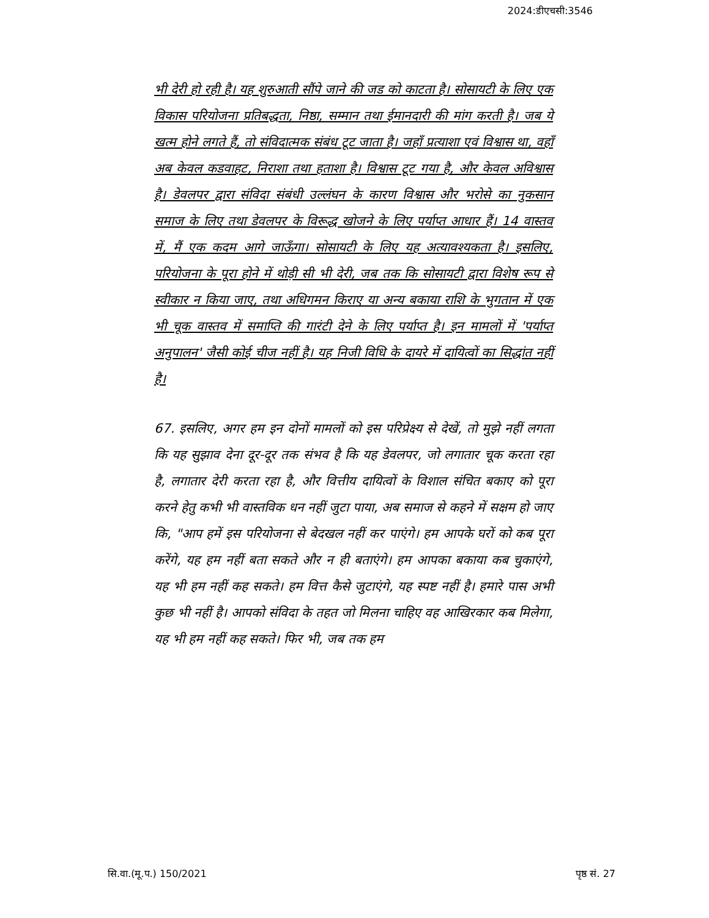2024:डीएचसी:3546
भी देरी हो रही है। यह शुरुआती सौंपे जाने की जड को काटता है। सोसायटी के लिए एक विकास परियोजना प्रतिबद्धता, निष्ठा, सम्मान तथा ईमानदारी की मांग करती है। जब ये खत्म होने लगते हैं, तो संविदात्मक संबंध टूट जाता है। जहाँ प्रत्याशा एवं विश्वास था, वहाँ अब केवल कडवाहट, निराशा तथा हताशा है। विश्वास टूट गया है, और केवल अविश्वास है। डेवलपर द्वारा संविदा संबंधी उल्लंघन के कारण विश्वास और भरोसे का नुकसान समाज के लिए तथा डेवलपर के विरूद्ध खोजने के लिए पर्याप्त आधार हैं। 14 वास्तव में, मैं एक कदम आगे जाऊँगा। सोसायटी के लिए यह अत्यावश्यकता है। इसलिए, परियोजना के पूरा होने में थोड़ी सी भी देरी, जब तक कि सोसायटी द्वारा विशेष रूप से स्वीकार न किया जाए, तथा अधिगमन किराए या अन्य बकाया राशि के भुगतान में एक भी चूक वास्तव में समाप्ति की गारंटी देने के लिए पर्याप्त है। इन मामलों में 'पर्याप्त अनुपालन' जैसी कोई चीज नहीं है। यह निजी विधि के दायरे में दायित्वों का सिद्धांत नहीं है।
67. इसलिए, अगर हम इन दोनों मामलों को इस परिप्रेक्ष्य से देखें, तो मुझे नहीं लगता कि यह सुझाव देना दूर-दूर तक संभव है कि यह डेवलपर, जो लगातार चूक करता रहा है, लगातार देरी करता रहा है, और वित्तीय दायित्वों के विशाल संचित बकाए को पूरा करने हेतु कभी भी वास्तविक धन नहीं जुटा पाया, अब समाज से कहने में सक्षम हो जाए कि, "आप हमें इस परियोजना से बेदखल नहीं कर पाएंगे। हम आपके घरों को कब पूरा करेंगे, यह हम नहीं बता सकते और न ही बताएंगे। हम आपका बकाया कब चुकाएंगे, यह भी हम नहीं कह सकते। हम वित्त कैसे जुटाएंगे, यह स्पष्ट नहीं है। हमारे पास अभी कुछ भी नहीं है। आपको संविदा के तहत जो मिलना चाहिए वह आखिरकार कब मिलेगा, यह भी हम नहीं कह सकते। फिर भी, जब तक हम
सि.वा.(मू.प.) 150/2021 पृष्ठ सं. 27